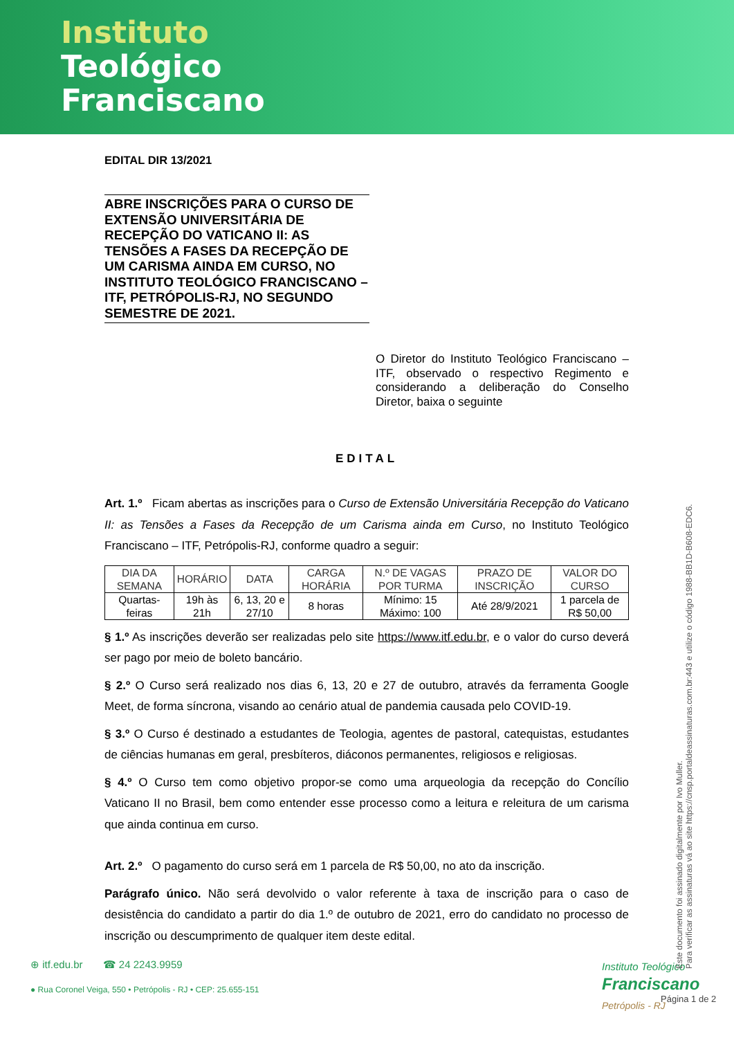Instituto
Teológico
Franciscano
EDITAL DIR 13/2021
ABRE INSCRIÇÕES PARA O CURSO DE EXTENSÃO UNIVERSITÁRIA DE RECEPÇÃO DO VATICANO II: AS TENSÕES A FASES DA RECEPÇÃO DE UM CARISMA AINDA EM CURSO, NO INSTITUTO TEOLÓGICO FRANCISCANO – ITF, PETRÓPOLIS-RJ, NO SEGUNDO SEMESTRE DE 2021.
O Diretor do Instituto Teológico Franciscano – ITF, observado o respectivo Regimento e considerando a deliberação do Conselho Diretor, baixa o seguinte
EDITAL
Art. 1.º Ficam abertas as inscrições para o Curso de Extensão Universitária Recepção do Vaticano II: as Tensões a Fases da Recepção de um Carisma ainda em Curso, no Instituto Teológico Franciscano – ITF, Petrópolis-RJ, conforme quadro a seguir:
| DIA DA SEMANA | HORÁRIO | DATA | CARGA HORÁRIA | N.º DE VAGAS POR TURMA | PRAZO DE INSCRIÇÃO | VALOR DO CURSO |
| --- | --- | --- | --- | --- | --- | --- |
| Quartas-feiras | 19h às 21h | 6, 13, 20 e 27/10 | 8 horas | Mínimo: 15 Máximo: 100 | Até 28/9/2021 | 1 parcela de R$ 50,00 |
§ 1.º As inscrições deverão ser realizadas pelo site https://www.itf.edu.br, e o valor do curso deverá ser pago por meio de boleto bancário.
§ 2.º O Curso será realizado nos dias 6, 13, 20 e 27 de outubro, através da ferramenta Google Meet, de forma síncrona, visando ao cenário atual de pandemia causada pelo COVID-19.
§ 3.º O Curso é destinado a estudantes de Teologia, agentes de pastoral, catequistas, estudantes de ciências humanas em geral, presbíteros, diáconos permanentes, religiosos e religiosas.
§ 4.º O Curso tem como objetivo propor-se como uma arqueologia da recepção do Concílio Vaticano II no Brasil, bem como entender esse processo como a leitura e releitura de um carisma que ainda continua em curso.
Art. 2.º O pagamento do curso será em 1 parcela de R$ 50,00, no ato da inscrição.
Parágrafo único. Não será devolvido o valor referente à taxa de inscrição para o caso de desistência do candidato a partir do dia 1.º de outubro de 2021, erro do candidato no processo de inscrição ou descumprimento de qualquer item deste edital.
⊕ itf.edu.br ☎ 24 2243.9959
● Rua Coronel Veiga, 550 • Petrópolis - RJ • CEP: 25.655-151
Instituto Teológico
Franciscano
Petrópolis - RJ
Este documento foi assinado digitalmente por Ivo Muller.
Para verificar as assinaturas vá ao site https://cnsp.portaldeassinaturas.com.br:443 e utilize o código 1988-BB1D-B608-EDC6.
Página 1 de 2